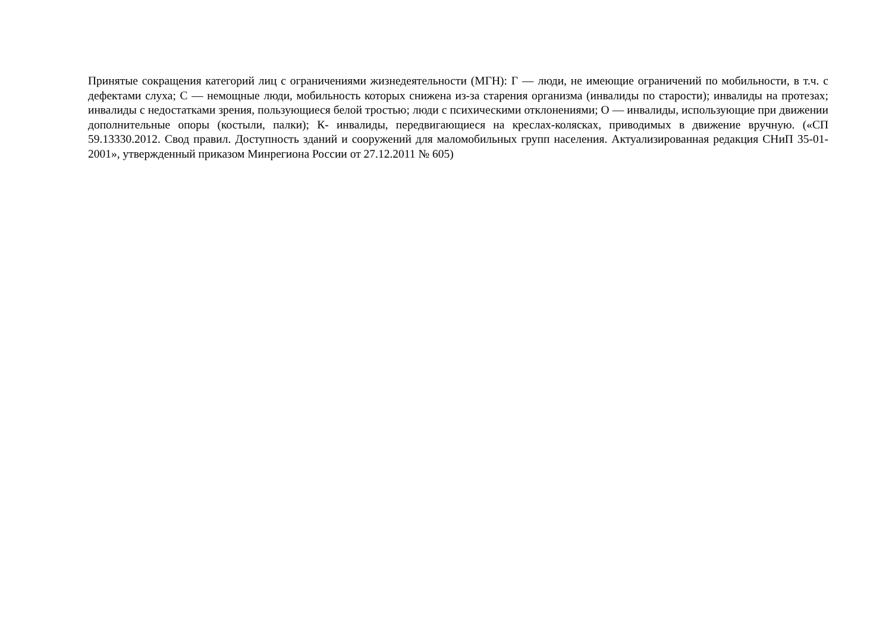Принятые сокращения категорий лиц с ограничениями жизнедеятельности (МГН): Г — люди, не имеющие ограничений по мобильности, в т.ч. с дефектами слуха; С — немощные люди, мобильность которых снижена из-за старения организма (инвалиды по старости); инвалиды на протезах; инвалиды с недостатками зрения, пользующиеся белой тростью; люди с психическими отклонениями; О — инвалиды, использующие при движении дополнительные опоры (костыли, палки); К- инвалиды, передвигающиеся на креслах-колясках, приводимых в движение вручную. («СП 59.13330.2012. Свод правил. Доступность зданий и сооружений для маломобильных групп населения. Актуализированная редакция СНиП 35-01-2001», утвержденный приказом Минрегиона России от 27.12.2011 № 605)